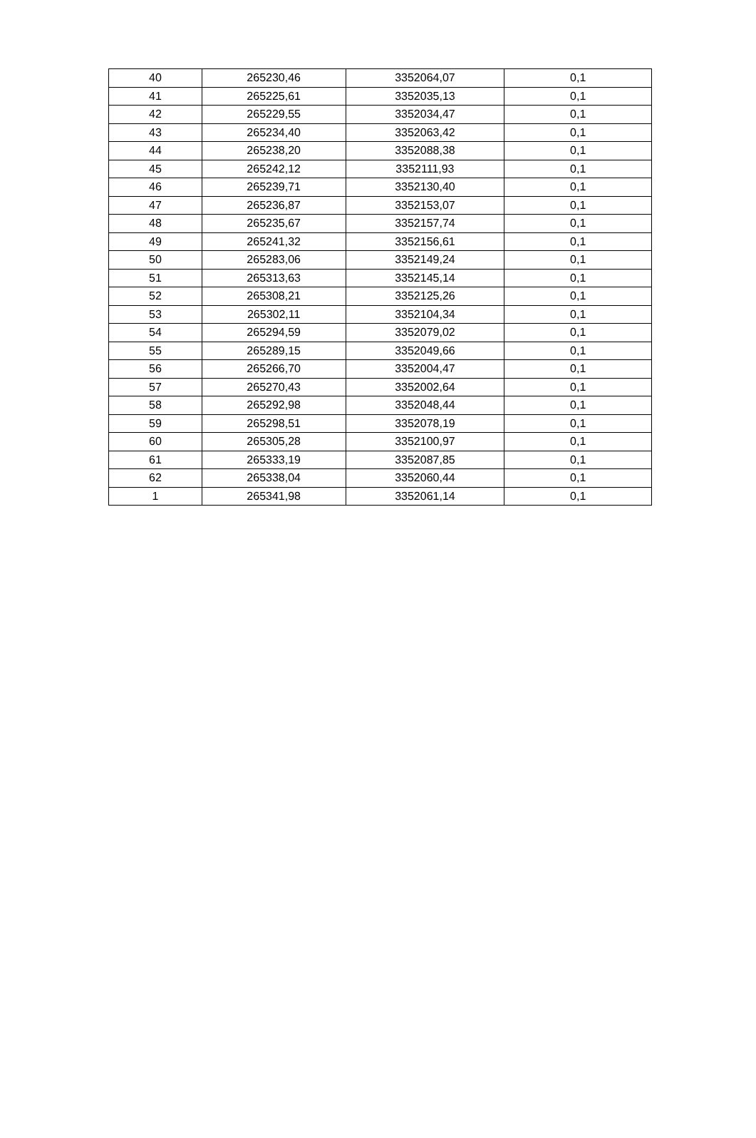| 40 | 265230,46 | 3352064,07 | 0,1 |
| 41 | 265225,61 | 3352035,13 | 0,1 |
| 42 | 265229,55 | 3352034,47 | 0,1 |
| 43 | 265234,40 | 3352063,42 | 0,1 |
| 44 | 265238,20 | 3352088,38 | 0,1 |
| 45 | 265242,12 | 3352111,93 | 0,1 |
| 46 | 265239,71 | 3352130,40 | 0,1 |
| 47 | 265236,87 | 3352153,07 | 0,1 |
| 48 | 265235,67 | 3352157,74 | 0,1 |
| 49 | 265241,32 | 3352156,61 | 0,1 |
| 50 | 265283,06 | 3352149,24 | 0,1 |
| 51 | 265313,63 | 3352145,14 | 0,1 |
| 52 | 265308,21 | 3352125,26 | 0,1 |
| 53 | 265302,11 | 3352104,34 | 0,1 |
| 54 | 265294,59 | 3352079,02 | 0,1 |
| 55 | 265289,15 | 3352049,66 | 0,1 |
| 56 | 265266,70 | 3352004,47 | 0,1 |
| 57 | 265270,43 | 3352002,64 | 0,1 |
| 58 | 265292,98 | 3352048,44 | 0,1 |
| 59 | 265298,51 | 3352078,19 | 0,1 |
| 60 | 265305,28 | 3352100,97 | 0,1 |
| 61 | 265333,19 | 3352087,85 | 0,1 |
| 62 | 265338,04 | 3352060,44 | 0,1 |
| 1 | 265341,98 | 3352061,14 | 0,1 |